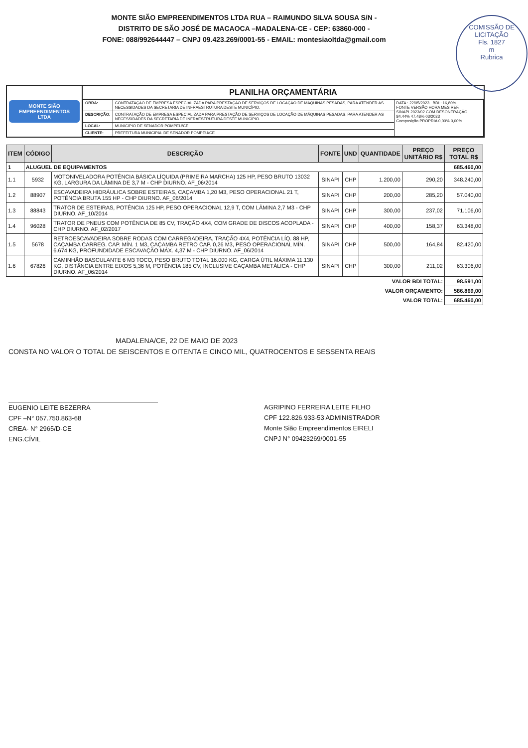MONTE SIÃO EMPREENDIMENTOS LTDA RUA – RAIMUNDO SILVA SOUSA S/N -
DISTRITO DE SÃO JOSÉ DE MACAOCA –MADALENA-CE - CEP: 63860-000 -
FONE: 088/992644447 – CNPJ 09.423.269/0001-55 - EMAIL: montesiaoltda@gmail.com
COMISSÃO DE LICITAÇÃO
Fls. 1827
m
Rubrica
MONTE SIÃO EMPREENDIMENTOS LTDA
PLANILHA ORÇAMENTÁRIA
| OBRA: | CONTRATAÇÃO DE EMPRESA ESPECIALIZADA PARA PRESTAÇÃO DE SERVIÇOS DE LOCAÇÃO DE MÁQUINAS PESADAS, PARA ATENDER AS NECESSIDADES DA SECRETARIA DE INFRAESTRUTURA DESTE MUNICÍPIO. | DATA : 22/05/2023 BDI : 16,80% FONTE VERSÃO HORA MES REF. SINAPI 2023/02 COM DESONERAÇÃO 84,44% 47,48% 03/2023 Composição PROPRIA 0,00% 0,00% |
| DESCRIÇÃO: | CONTRATAÇÃO DE EMPRESA ESPECIALIZADA PARA PRESTAÇÃO DE SERVIÇOS DE LOCAÇÃO DE MÁQUINAS PESADAS, PARA ATENDER AS NECESSIDADES DA SECRETARIA DE INFRAESTRUTURA DESTE MUNICÍPIO. | |
| LOCAL: | MUNICIPIO DE SENADOR POMPEU/CE | |
| CLIENTE: | PREFEITURA MUNICIPAL DE SENADOR POMPEU/CE | |
| ITEM | CÓDIGO | DESCRIÇÃO | FONTE | UND | QUANTIDADE | PREÇO UNITÁRIO R$ | PREÇO TOTAL R$ |
| --- | --- | --- | --- | --- | --- | --- | --- |
| 1 | ALUGUEL DE EQUIPAMENTOS | | | | | | 685.460,00 |
| 1.1 | 5932 | MOTONIVELADORA POTÊNCIA BÁSICA LÍQUIDA (PRIMEIRA MARCHA) 125 HP, PESO BRUTO 13032 KG, LARGURA DA LÂMINA DE 3,7 M - CHP DIURNO. AF_06/2014 | SINAPI | CHP | 1.200,00 | 290,20 | 348.240,00 |
| 1.2 | 88907 | ESCAVADEIRA HIDRÁULICA SOBRE ESTEIRAS, CAÇAMBA 1,20 M3, PESO OPERACIONAL 21 T, POTÊNCIA BRUTA 155 HP - CHP DIURNO. AF_06/2014 | SINAPI | CHP | 200,00 | 285,20 | 57.040,00 |
| 1.3 | 88843 | TRATOR DE ESTEIRAS, POTÊNCIA 125 HP, PESO OPERACIONAL 12,9 T, COM LÂMINA 2,7 M3 - CHP DIURNO. AF_10/2014 | SINAPI | CHP | 300,00 | 237,02 | 71.106,00 |
| 1.4 | 96028 | TRATOR DE PNEUS COM POTÊNCIA DE 85 CV, TRAÇÃO 4X4, COM GRADE DE DISCOS ACOPLADA - CHP DIURNO. AF_02/2017 | SINAPI | CHP | 400,00 | 158,37 | 63.348,00 |
| 1.5 | 5678 | RETROESCAVADEIRA SOBRE RODAS COM CARREGADEIRA, TRAÇÃO 4X4, POTÊNCIA LÍQ. 88 HP, CAÇAMBA CARREG. CAP. MÍN. 1 M3, CAÇAMBA RETRO CAP. 0,26 M3, PESO OPERACIONAL MÍN. 6.674 KG, PROFUNDIDADE ESCAVAÇÃO MÁX. 4,37 M - CHP DIURNO. AF_06/2014 | SINAPI | CHP | 500,00 | 164,84 | 82.420,00 |
| 1.6 | 67826 | CAMINHÃO BASCULANTE 6 M3 TOCO, PESO BRUTO TOTAL 16.000 KG, CARGA ÚTIL MÁXIMA 11.130 KG, DISTÂNCIA ENTRE EIXOS 5,36 M, POTÊNCIA 185 CV, INCLUSIVE CAÇAMBA METÁLICA - CHP DIURNO. AF_06/2014 | SINAPI | CHP | 300,00 | 211,02 | 63.306,00 |
| VALOR BDI TOTAL: | | | | | | | 98.591,00 |
| VALOR ORÇAMENTO: | | | | | | | 586.869,00 |
| VALOR TOTAL: | | | | | | | 685.460,00 |
MADALENA/CE, 22 DE MAIO DE 2023
CONSTA NO VALOR O TOTAL DE SEISCENTOS E OITENTA E CINCO MIL, QUATROCENTOS E SESSENTA REAIS
EUGENIO LEITE BEZERRA
CPF –N° 057.750.863-68
CREA- N° 2965/D-CE
ENG.CÍVIL
AGRIPINO FERREIRA LEITE FILHO
CPF 122.826.933-53 ADMINISTRADOR
Monte Sião Empreendimentos EIRELI
CNPJ N° 09423269/0001-55